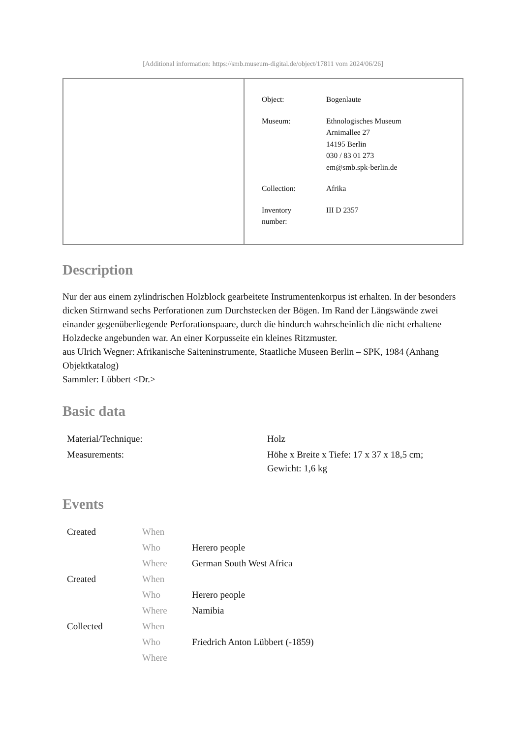[Additional information: https://smb.museum-digital.de/object/17811 vom 2024/06/26]
| Object: | Bogenlaute |
| Museum: | Ethnologisches Museum Arnimallee 27 14195 Berlin 030 / 83 01 273 em@smb.spk-berlin.de |
| Collection: | Afrika |
| Inventory number: | III D 2357 |
Description
Nur der aus einem zylindrischen Holzblock gearbeitete Instrumentenkorpus ist erhalten. In der besonders dicken Stirnwand sechs Perforationen zum Durchstecken der Bögen. Im Rand der Längswände zwei einander gegenüberliegende Perforationspaare, durch die hindurch wahrscheinlich die nicht erhaltene Holzdecke angebunden war. An einer Korpusseite ein kleines Ritzmuster.
aus Ulrich Wegner: Afrikanische Saiteninstrumente, Staatliche Museen Berlin – SPK, 1984 (Anhang Objektkatalog)
Sammler: Lübbert <Dr.>
Basic data
| Material/Technique: | Holz |
| Measurements: | Höhe x Breite x Tiefe: 17 x 37 x 18,5 cm; Gewicht: 1,6 kg |
Events
| Created | When | |
| | Who | Herero people |
| | Where | German South West Africa |
| Created | When | |
| | Who | Herero people |
| | Where | Namibia |
| Collected | When | |
| | Who | Friedrich Anton Lübbert (-1859) |
| | Where | |